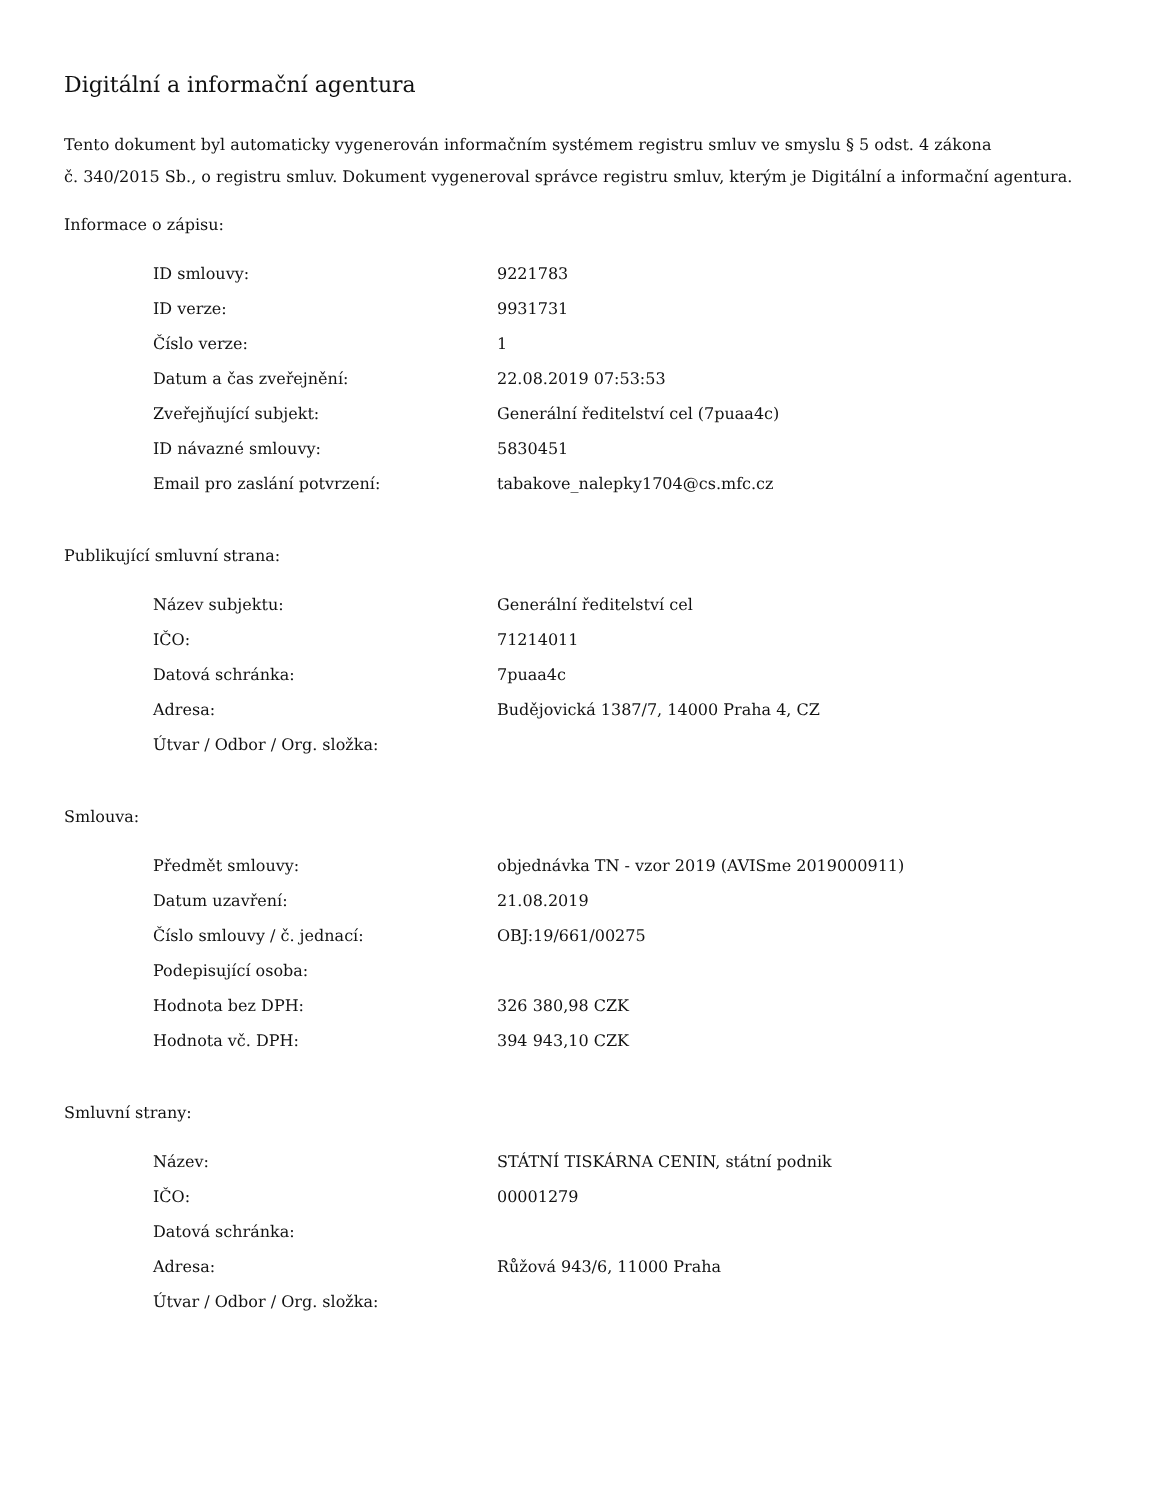Digitální a informační agentura
Tento dokument byl automaticky vygenerován informačním systémem registru smluv ve smyslu § 5 odst. 4 zákona
č. 340/2015 Sb., o registru smluv. Dokument vygeneroval správce registru smluv, kterým je Digitální a informační agentura.
Informace o zápisu:
| ID smlouvy: | 9221783 |
| ID verze: | 9931731 |
| Číslo verze: | 1 |
| Datum a čas zveřejnění: | 22.08.2019 07:53:53 |
| Zveřejňující subjekt: | Generální ředitelství cel (7puaa4c) |
| ID návazné smlouvy: | 5830451 |
| Email pro zaslání potvrzení: | tabakove_nalepky1704@cs.mfc.cz |
Publikující smluvní strana:
| Název subjektu: | Generální ředitelství cel |
| IČO: | 71214011 |
| Datová schránka: | 7puaa4c |
| Adresa: | Budějovická 1387/7, 14000 Praha 4, CZ |
| Útvar / Odbor / Org. složka: | |
Smlouva:
| Předmět smlouvy: | objednávka TN - vzor 2019 (AVISme 2019000911) |
| Datum uzavření: | 21.08.2019 |
| Číslo smlouvy / č. jednací: | OBJ:19/661/00275 |
| Podepisující osoba: | |
| Hodnota bez DPH: | 326 380,98 CZK |
| Hodnota vč. DPH: | 394 943,10 CZK |
Smluvní strany:
| Název: | STÁTNÍ TISKÁRNA CENIN, státní podnik |
| IČO: | 00001279 |
| Datová schránka: | |
| Adresa: | Růžová 943/6, 11000 Praha |
| Útvar / Odbor / Org. složka: | |